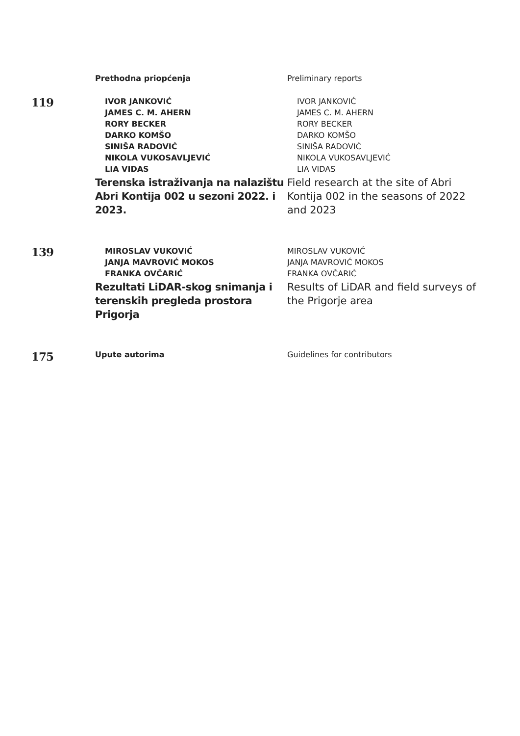Prethodna priopćenja Preliminary reports
119
IVOR JANKOVIĆ
JAMES C. M. AHERN
RORY BECKER
DARKO KOMŠO
SINIŠA RADOVIĆ
NIKOLA VUKOSAVLJEVIĆ
LIA VIDAS
Terenska istraživanja na nalazištu Abri Kontija 002 u sezoni 2022. i 2023.
IVOR JANKOVIĆ
JAMES C. M. AHERN
RORY BECKER
DARKO KOMŠO
SINIŠA RADOVIĆ
NIKOLA VUKOSAVLJEVIĆ
LIA VIDAS
Field research at the site of Abri Kontija 002 in the seasons of 2022 and 2023
139
MIROSLAV VUKOVIĆ
JANJA MAVROVIĆ MOKOS
FRANKA OVČARIĆ
Rezultati LiDAR-skog snimanja i terenskih pregleda prostora Prigorja
MIROSLAV VUKOVIĆ
JANJA MAVROVIĆ MOKOS
FRANKA OVČARIĆ
Results of LiDAR and field surveys of the Prigorje area
175
Upute autorima Guidelines for contributors